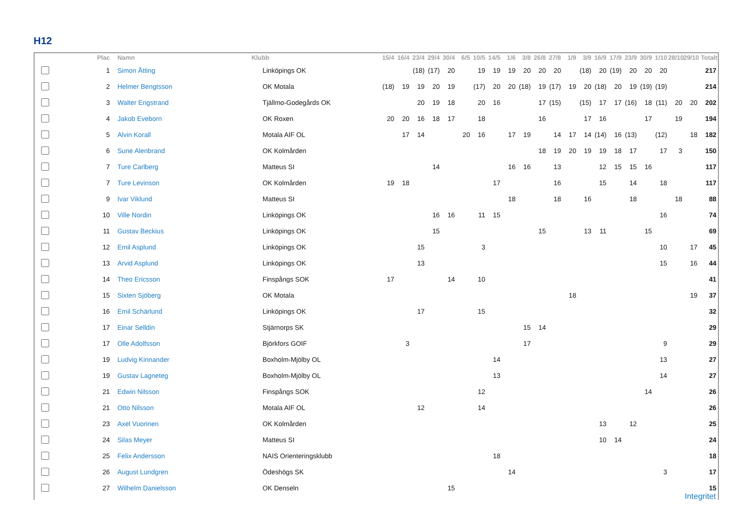H12
| | Plac | Namn | Klubb | 15/4 | 16/4 | 23/4 | 29/4 | 30/4 | 6/5 | 10/5 | 14/5 | 1/6 | 3/8 | 26/8 | 27/8 | 1/9 | 3/9 | 16/9 | 17/9 | 23/9 | 30/9 | 1/10 | 28/10 | 29/10 | Totalt |
| --- | --- | --- | --- | --- | --- | --- | --- | --- | --- | --- | --- | --- | --- | --- | --- | --- | --- | --- | --- | --- | --- | --- | --- | --- | --- |
| | 1 | Simon Åtting | Linköpings OK | | | (18) | (17) | 20 | | 19 | 19 | 19 | 20 | 20 | 20 | | (18) | 20 | (19) | 20 | 20 | 20 | | | 217 |
| | 2 | Helmer Bengtsson | OK Motala | (18) | 19 | 19 | 20 | 19 | | (17) | 20 | 20 | (18) | 19 | (17) | 19 | 20 | (18) | 20 | 19 | (19) | (19) | | | 214 |
| | 3 | Walter Engstrand | Tjällmo-Godegårds OK | | | 20 | 19 | 18 | | 20 | 16 | | | 17 | (15) | | (15) | 17 | 17 | (16) | 18 | (11) | 20 | 20 | 202 |
| | 4 | Jakob Eveborn | OK Roxen | 20 | 20 | 16 | 18 | 17 | | 18 | | | | 16 | | | 17 | 16 | | | 17 | | 19 | | 194 |
| | 5 | Alvin Korall | Motala AIF OL | | 17 | 14 | | | 20 | 16 | | 17 | 19 | | 14 | 17 | 14 | (14) | 16 | (13) | | (12) | | 18 | 182 |
| | 6 | Sune Alenbrand | OK Kolmården | | | | | | | | | | | 18 | 19 | 20 | 19 | 19 | 18 | 17 | | 17 | 3 | | 150 |
| | 7 | Ture Carlberg | Matteus SI | | | | 14 | | | | | 16 | 16 | | 13 | | | 12 | 15 | 15 | 16 | | | | 117 |
| | 7 | Ture Levinson | OK Kolmården | 19 | 18 | | | | | | 17 | | | | 16 | | | 15 | | 14 | | 18 | | | 117 |
| | 9 | Ivar Viklund | Matteus SI | | | | | | | | | 18 | | | 18 | | 16 | | | 18 | | | 18 | | 88 |
| | 10 | Ville Nordin | Linköpings OK | | | | 16 | 16 | | 11 | 15 | | | | | | | | | | | 16 | | | 74 |
| | 11 | Gustav Beckius | Linköpings OK | | | | 15 | | | | | | | 15 | | | 13 | 11 | | | 15 | | | | 69 |
| | 12 | Emil Asplund | Linköpings OK | | | 15 | | | | 3 | | | | | | | | | | | | 10 | | 17 | 45 |
| | 13 | Arvid Asplund | Linköpings OK | | | 13 | | | | | | | | | | | | | | | | 15 | | 16 | 44 |
| | 14 | Theo Ericsson | Finspångs SOK | 17 | | | | 14 | | 10 | | | | | | | | | | | | | | | 41 |
| | 15 | Sixten Sjöberg | OK Motala | | | | | | | | | | | | | 18 | | | | | | | | 19 | 37 |
| | 16 | Emil Schärlund | Linköpings OK | | | 17 | | | | 15 | | | | | | | | | | | | | | | 32 |
| | 17 | Einar Selldin | Stjärnorps SK | | | | | | | | | | 15 | 14 | | | | | | | | | | | 29 |
| | 17 | Olle Adolfsson | Björkfors GOIF | | 3 | | | | | | | | 17 | | | | | | | | | 9 | | | 29 |
| | 19 | Ludvig Kinnander | Boxholm-Mjölby OL | | | | | | | | 14 | | | | | | | | | | | 13 | | | 27 |
| | 19 | Gustav Lagneteg | Boxholm-Mjölby OL | | | | | | | | 13 | | | | | | | | | | | 14 | | | 27 |
| | 21 | Edwin Nilsson | Finspångs SOK | | | | | | | 12 | | | | | | | | | | | 14 | | | | 26 |
| | 21 | Otto Nilsson | Motala AIF OL | | | 12 | | | | 14 | | | | | | | | | | | | | | | 26 |
| | 23 | Axel Vuorinen | OK Kolmården | | | | | | | | | | | | | | | 13 | | 12 | | | | | 25 |
| | 24 | Silas Meyer | Matteus SI | | | | | | | | | | | | | | | 10 | 14 | | | | | | 24 |
| | 25 | Felix Andersson | NAIS Orienteringsklubb | | | | | | | | 18 | | | | | | | | | | | | | | 18 |
| | 26 | August Lundgren | Ödeshögs SK | | | | | | | | | 14 | | | | | | | | | | 3 | | | 17 |
| | 27 | Wilhelm Danielsson | OK Denseln | | | | | 15 | | | | | | | | | | | | | | | | | 15 |
Integritet